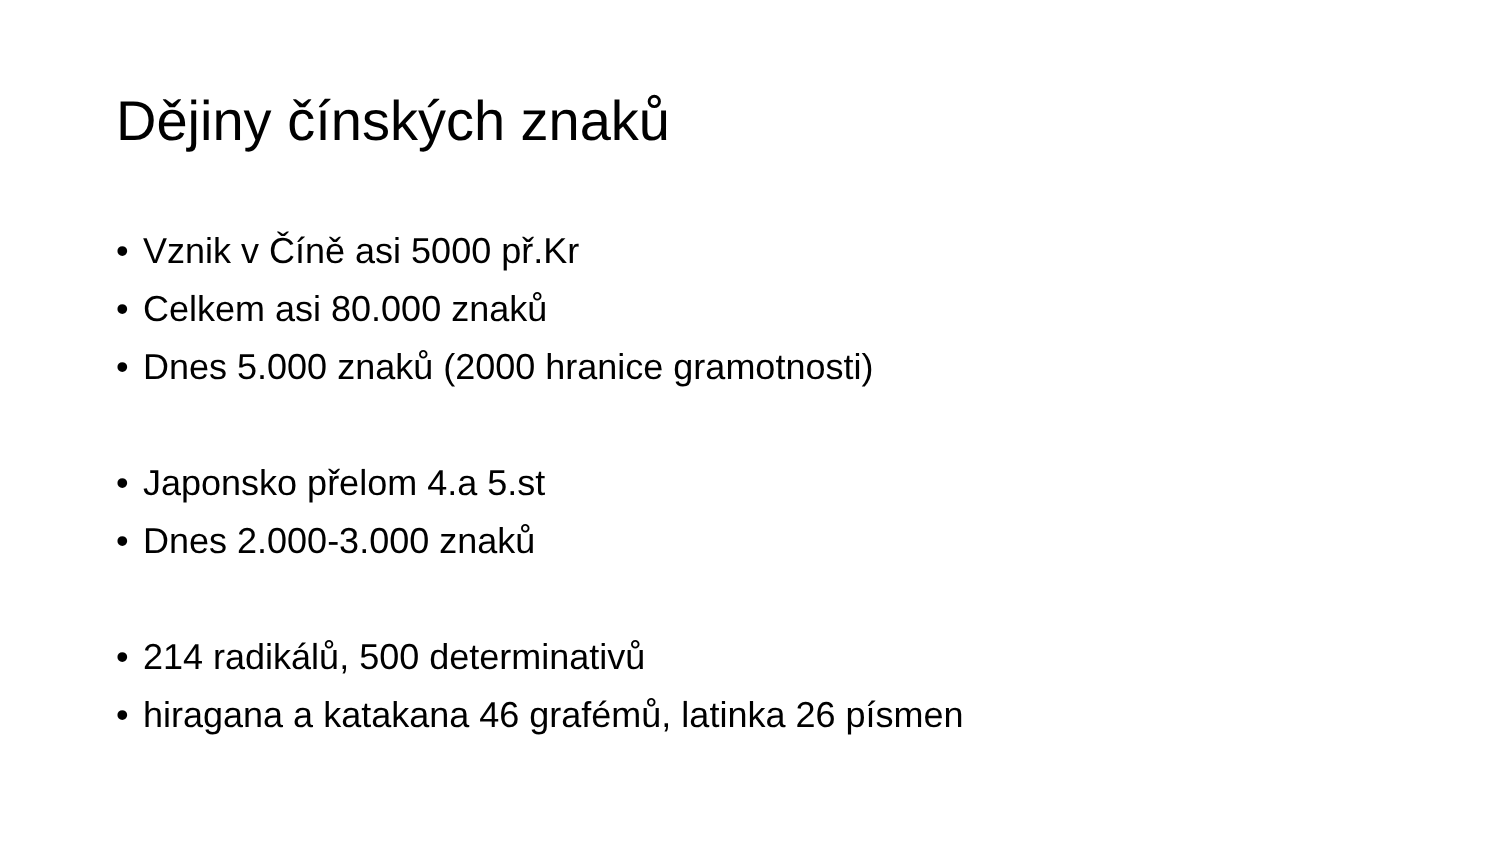Dějiny čínských znaků
• Vznik v Číně asi 5000 př.Kr
• Celkem asi 80.000 znaků
• Dnes 5.000 znaků (2000 hranice gramotnosti)
• Japonsko přelom 4.a 5.st
• Dnes 2.000-3.000 znaků
• 214 radikálů, 500 determinativů
• hiragana a katakana 46 grafémů, latinka 26 písmen